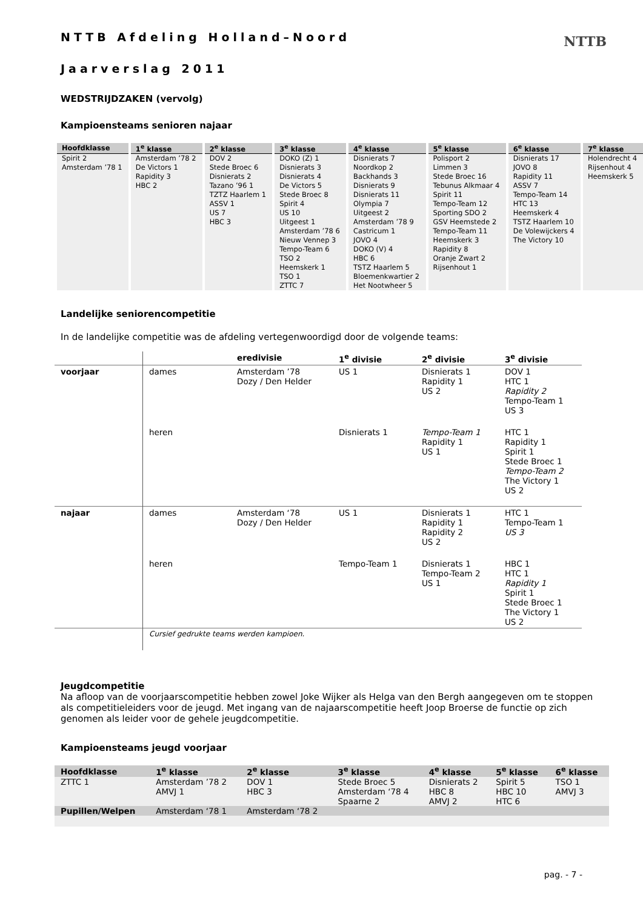NTTB
NTTB Afdeling Holland–Noord
Jaarverslag 2011
WEDSTRIJDZAKEN (vervolg)
Kampioensteams senioren najaar
| Hoofdklasse | 1<sup>e</sup> klasse | 2<sup>e</sup> klasse | 3<sup>e</sup> klasse | 4<sup>e</sup> klasse | 5<sup>e</sup> klasse | 6<sup>e</sup> klasse | 7<sup>e</sup> klasse |
| --- | --- | --- | --- | --- | --- | --- | --- |
| Spirit 2 Amsterdam ’78 1 | Amsterdam ’78 2 De Victors 1 Rapidity 3 HBC 2 | DOV 2 Stede Broec 6 Disnierats 2 Tazano ’96 1 TZTZ Haarlem 1 ASSV 1 US 7 HBC 3 | DOKO (Z) 1 Disnierats 3 Disnierats 4 De Victors 5 Stede Broec 8 Spirit 4 US 10 Uitgeest 1 Amsterdam ’78 6 Nieuw Vennep 3 Tempo-Team 6 TSO 2 Heemskerk 1 TSO 1 ZTTC 7 | Disnierats 7 Noordkop 2 Backhands 3 Disnierats 9 Disnierats 11 Olympia 7 Uitgeest 2 Amsterdam ’78 9 Castricum 1 JOVO 4 DOKO (V) 4 HBC 6 TSTZ Haarlem 5 Bloemenkwartier 2 Het Nootwheer 5 | Polisport 2 Limmen 3 Stede Broec 16 Tebunus Alkmaar 4 Spirit 11 Tempo-Team 12 Sporting SDO 2 GSV Heemstede 2 Tempo-Team 11 Heemskerk 3 Rapidity 8 Oranje Zwart 2 Rijsenhout 1 | Disnierats 17 JOVO 8 Rapidity 11 ASSV 7 Tempo-Team 14 HTC 13 Heemskerk 4 TSTZ Haarlem 10 De Volewijckers 4 The Victory 10 | Holendrecht 4 Rijsenhout 4 Heemskerk 5 |
Landelijke seniorencompetitie
In de landelijke competitie was de afdeling vertegenwoordigd door de volgende teams:
| | | eredivisie | 1<sup>e</sup> divisie | 2<sup>e</sup> divisie | 3<sup>e</sup> divisie |
| voorjaar | dames | Amsterdam ’78 Dozy / Den Helder | US 1 | Disnierats 1 Rapidity 1 US 2 | DOV 1 HTC 1 Rapidity 2 Tempo-Team 1 US 3 |
| | heren | | Disnierats 1 | Tempo-Team 1 Rapidity 1 US 1 | HTC 1 Rapidity 1 Spirit 1 Stede Broec 1 Tempo-Team 2 The Victory 1 US 2 |
| najaar | dames | Amsterdam ‘78 Dozy / Den Helder | US 1 | Disnierats 1 Rapidity 1 Rapidity 2 US 2 | HTC 1 Tempo-Team 1 US 3 |
| | heren | | Tempo-Team 1 | Disnierats 1 Tempo-Team 2 US 1 | HBC 1 HTC 1 Rapidity 1 Spirit 1 Stede Broec 1 The Victory 1 US 2 |
| | Cursief gedrukte teams werden kampioen. | | | | |
Jeugdcompetitie
Na afloop van de voorjaarscompetitie hebben zowel Joke Wijker als Helga van den Bergh aangegeven om te stoppen als competitieleiders voor de jeugd. Met ingang van de najaarscompetitie heeft Joop Broerse de functie op zich genomen als leider voor de gehele jeugdcompetitie.
Kampioensteams jeugd voorjaar
| Hoofdklasse | 1<sup>e</sup> klasse | 2<sup>e</sup> klasse | 3<sup>e</sup> klasse | 4<sup>e</sup> klasse | 5<sup>e</sup> klasse | 6<sup>e</sup> klasse |
| --- | --- | --- | --- | --- | --- | --- |
| ZTTC 1 | Amsterdam ’78 2 AMVJ 1 | DOV 1 HBC 3 | Stede Broec 5 Amsterdam ‘78 4 Spaarne 2 | Disnierats 2 HBC 8 AMVJ 2 | Spirit 5 HBC 10 HTC 6 | TSO 1 AMVJ 3 |
| Pupillen/Welpen | Amsterdam ‘78 1 | Amsterdam ‘78 2 | | | | |
pag. - 7 -